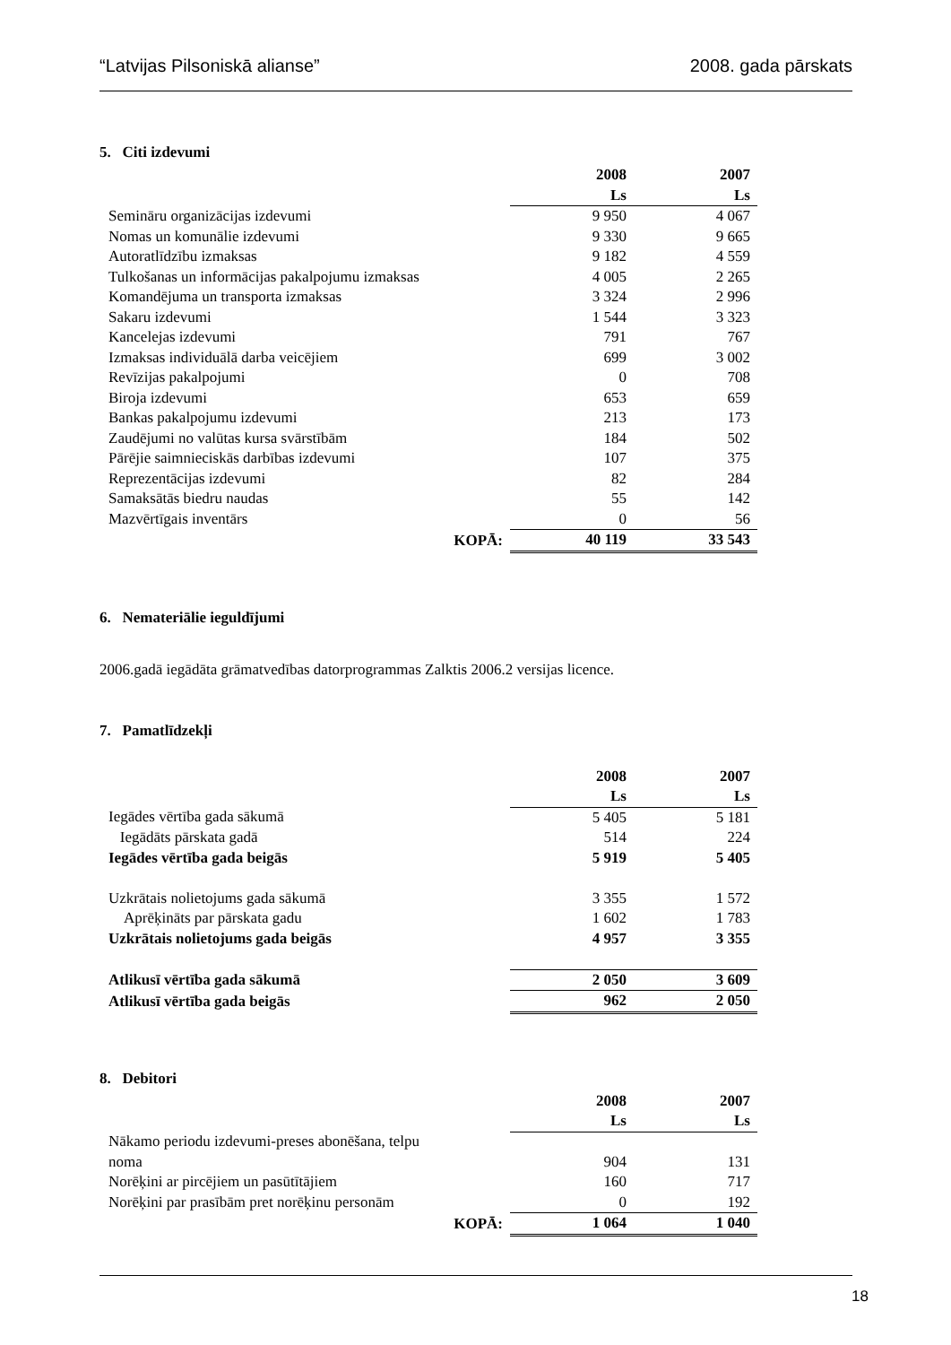“Latvijas Pilsoniskā alianse” 2008. gada pārskats
5. Citi izdevumi
| | 2008 | 2007 |
| | Ls | Ls |
| Semināru organizācijas izdevumi | 9 950 | 4 067 |
| Nomas un komunālie izdevumi | 9 330 | 9 665 |
| Autoratlīdzību izmaksas | 9 182 | 4 559 |
| Tulkošanas un informācijas pakalpojumu izmaksas | 4 005 | 2 265 |
| Komandējuma un transporta izmaksas | 3 324 | 2 996 |
| Sakaru izdevumi | 1 544 | 3 323 |
| Kancelejas izdevumi | 791 | 767 |
| Izmaksas individuālā darba veicējiem | 699 | 3 002 |
| Revīzijas pakalpojumi | 0 | 708 |
| Biroja izdevumi | 653 | 659 |
| Bankas pakalpojumu izdevumi | 213 | 173 |
| Zaudējumi no valūtas kursa svārstībām | 184 | 502 |
| Pārējie saimnieciskās darbības izdevumi | 107 | 375 |
| Reprezentācijas izdevumi | 82 | 284 |
| Samaksātās biedru naudas | 55 | 142 |
| Mazvērtīgais inventārs | 0 | 56 |
| KOPĀ: | 40 119 | 33 543 |
6. Nemateriālie ieguldījumi
2006.gadā iegādāta grāmatvedības datorprogrammas Zalktis 2006.2 versijas licence.
7. Pamatlīdzekļi
| | 2008 | 2007 |
| | Ls | Ls |
| Iegādes vērtība gada sākumā | 5 405 | 5 181 |
| Iegādāts pārskata gadā | 514 | 224 |
| Iegādes vērtība gada beigās | 5 919 | 5 405 |
| Uzkrātais nolietojums gada sākumā | 3 355 | 1 572 |
| Aprēķināts par pārskata gadu | 1 602 | 1 783 |
| Uzkrātais nolietojums gada beigās | 4 957 | 3 355 |
| Atlikusī vērtība gada sākumā | 2 050 | 3 609 |
| Atlikusī vērtība gada beigās | 962 | 2 050 |
8. Debitori
| | 2008 | 2007 |
| | Ls | Ls |
| Nākamo periodu izdevumi-preses abonēšana, telpu noma | 904 | 131 |
| Norēķini ar pircējiem un pasūtītājiem | 160 | 717 |
| Norēķini par prasībām pret norēķinu personām | 0 | 192 |
| KOPĀ: | 1 064 | 1 040 |
18